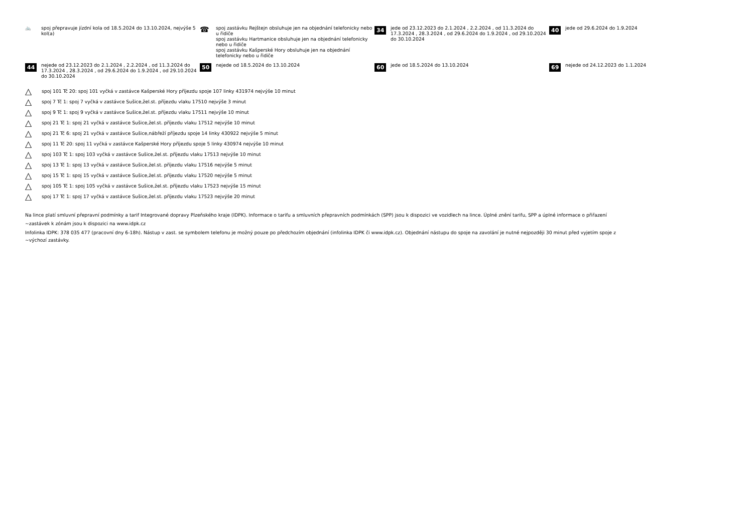🚲 spoj přepravuje jízdní kola od 18.5.2024 do 13.10.2024, nejvýše 5 kol(a)
☎
spoj zastávku Rejštejn obsluhuje jen na objednání telefonicky nebo u řidiče
spoj zastávku Hartmanice obsluhuje jen na objednání telefonicky nebo u řidiče
spoj zastávku Kašperské Hory obsluhuje jen na objednání telefonicky nebo u řidiče
34
jede od 23.12.2023 do 2.1.2024 , 2.2.2024 , od 11.3.2024 do 17.3.2024 , 28.3.2024 , od 29.6.2024 do 1.9.2024 , od 29.10.2024 do 30.10.2024
40
jede od 29.6.2024 do 1.9.2024
44
nejede od 23.12.2023 do 2.1.2024 , 2.2.2024 , od 11.3.2024 do 17.3.2024 , 28.3.2024 , od 29.6.2024 do 1.9.2024 , od 29.10.2024 do 30.10.2024
50
nejede od 18.5.2024 do 13.10.2024
60
jede od 18.5.2024 do 13.10.2024
69
nejede od 24.12.2023 do 1.1.2024
△ spoj 101 Tč 20: spoj 101 vyčká v zastávce Kašperské Hory příjezdu spoje 107 linky 431974 nejvýše 10 minut
△ spoj 7 Tč 1: spoj 7 vyčká v zastávce Sušice,žel.st. příjezdu vlaku 17510 nejvýše 3 minut
△ spoj 9 Tč 1: spoj 9 vyčká v zastávce Sušice,žel.st. příjezdu vlaku 17511 nejvýše 10 minut
△ spoj 21 Tč 1: spoj 21 vyčká v zastávce Sušice,žel.st. příjezdu vlaku 17512 nejvýše 10 minut
△ spoj 21 Tč 6: spoj 21 vyčká v zastávce Sušice,nábřeží příjezdu spoje 14 linky 430922 nejvýše 5 minut
△ spoj 11 Tč 20: spoj 11 vyčká v zastávce Kašperské Hory příjezdu spoje 5 linky 430974 nejvýše 10 minut
△ spoj 103 Tč 1: spoj 103 vyčká v zastávce Sušice,žel.st. příjezdu vlaku 17513 nejvýše 10 minut
△ spoj 13 Tč 1: spoj 13 vyčká v zastávce Sušice,žel.st. příjezdu vlaku 17516 nejvýše 5 minut
△ spoj 15 Tč 1: spoj 15 vyčká v zastávce Sušice,žel.st. příjezdu vlaku 17520 nejvýše 5 minut
△ spoj 105 Tč 1: spoj 105 vyčká v zastávce Sušice,žel.st. příjezdu vlaku 17523 nejvýše 15 minut
△ spoj 17 Tč 1: spoj 17 vyčká v zastávce Sušice,žel.st. příjezdu vlaku 17523 nejvýše 20 minut
Na lince platí smluvní přepravní podmínky a tarif Integrované dopravy Plzeňského kraje (IDPK). Informace o tarifu a smluvních přepravních podmínkách (SPP) jsou k dispozici ve vozidlech na lince. Úplné znění tarifu, SPP a úplné informace o přiřazení
~zastávek k zónám jsou k dispozici na www.idpk.cz
Infolinka IDPK: 378 035 477 (pracovní dny 6-18h). Nástup v zast. se symbolem telefonu je možný pouze po předchozím objednání (infolinka IDPK či www.idpk.cz). Objednání nástupu do spoje na zavolání je nutné nejpozději 30 minut před vyjetím spoje z
~výchozí zastávky.